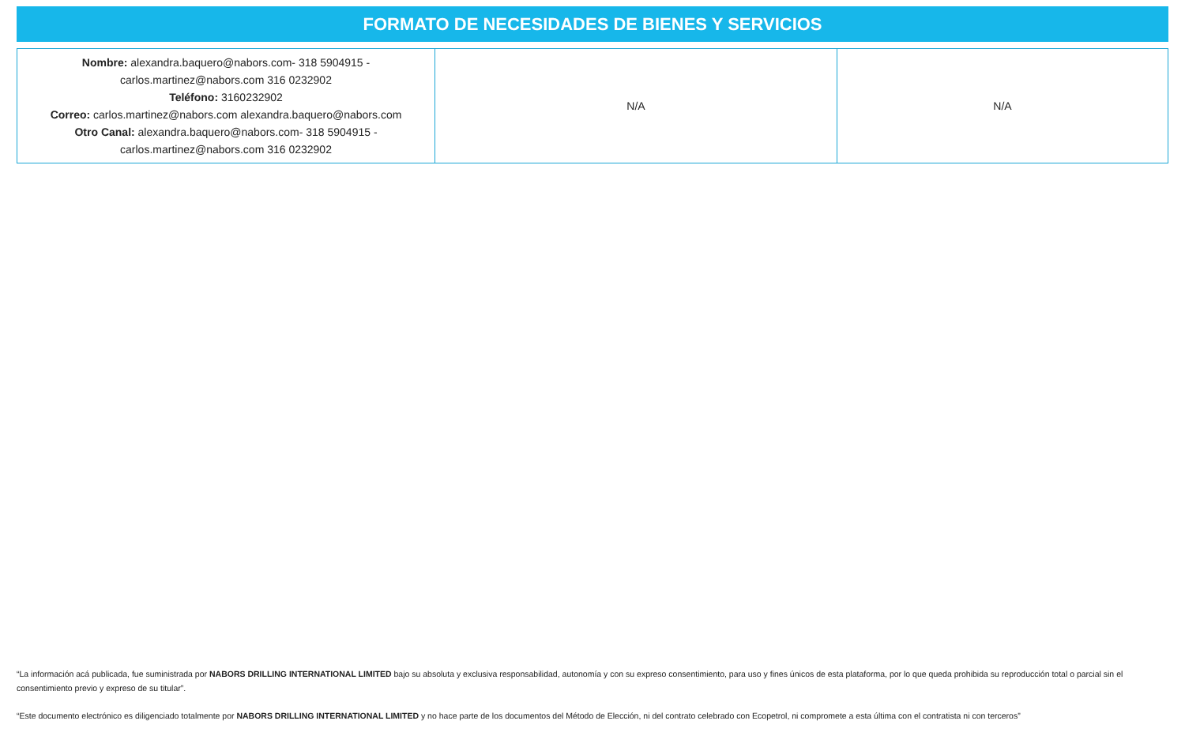FORMATO DE NECESIDADES DE BIENES Y SERVICIOS
| Nombre: alexandra.baquero@nabors.com- 318 5904915 - carlos.martinez@nabors.com 316 0232902 Teléfono: 3160232902 Correo: carlos.martinez@nabors.com alexandra.baquero@nabors.com Otro Canal: alexandra.baquero@nabors.com- 318 5904915 - carlos.martinez@nabors.com 316 0232902 | N/A | N/A |
“La información acá publicada, fue suministrada por NABORS DRILLING INTERNATIONAL LIMITED bajo su absoluta y exclusiva responsabilidad, autonomía y con su expreso consentimiento, para uso y fines únicos de esta plataforma, por lo que queda prohibida su reproducción total o parcial sin el consentimiento previo y expreso de su titular”.
“Este documento electrónico es diligenciado totalmente por NABORS DRILLING INTERNATIONAL LIMITED y no hace parte de los documentos del Método de Elección, ni del contrato celebrado con Ecopetrol, ni compromete a esta última con el contratista ni con terceros”